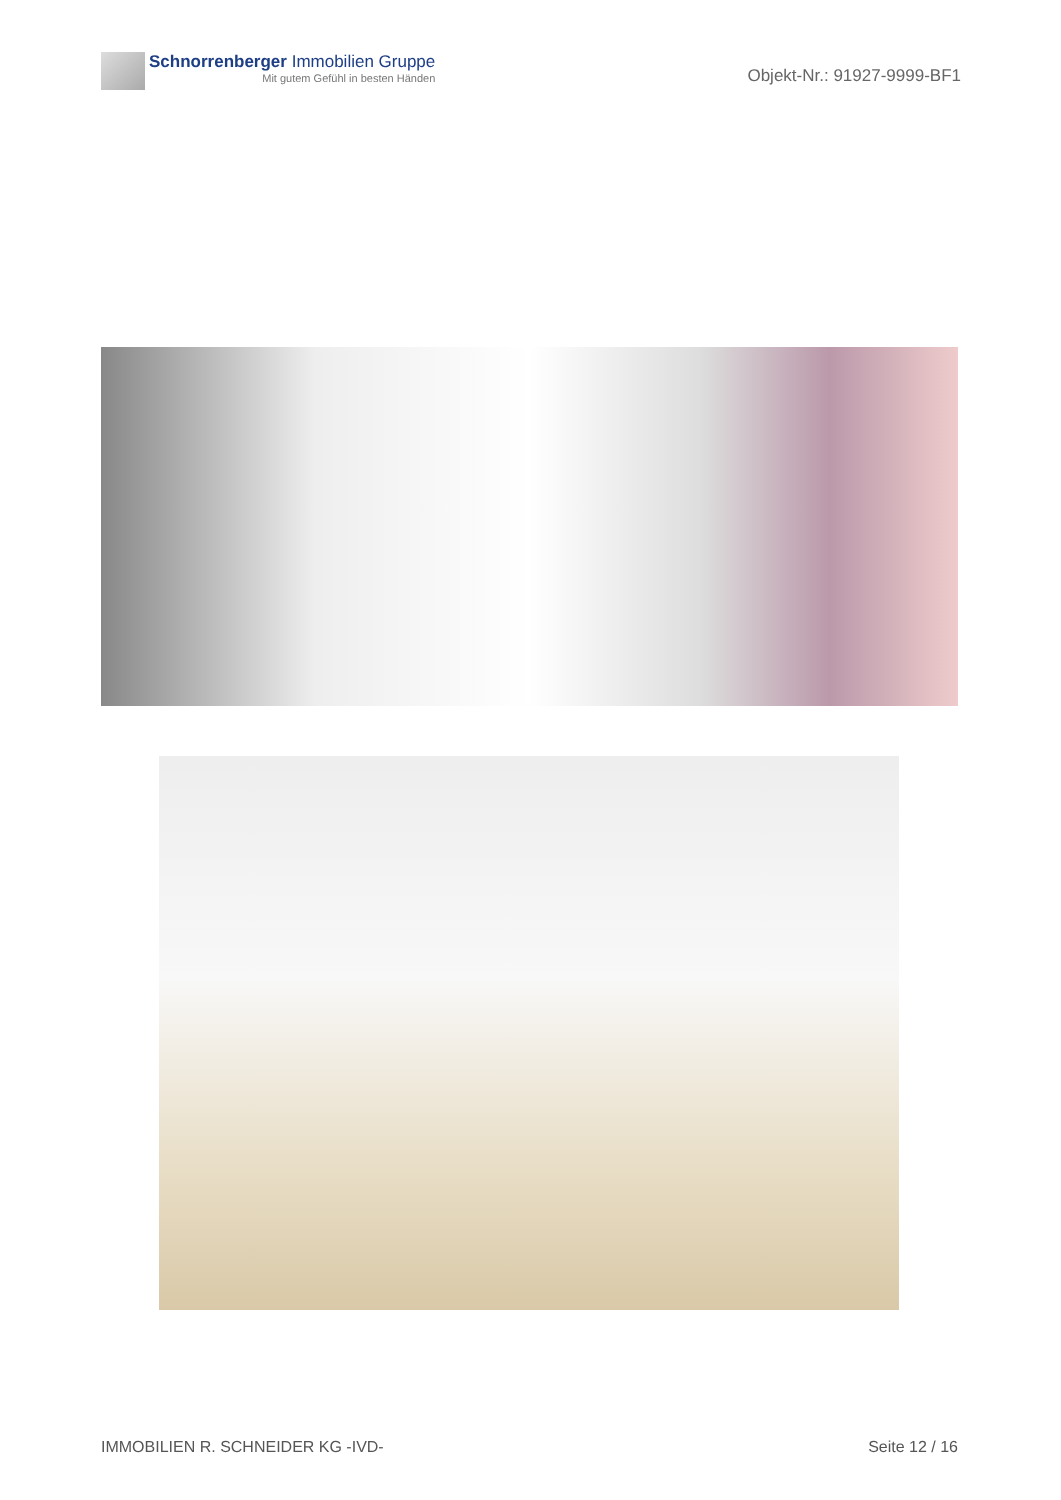Schnorrenberger Immobilien Gruppe
Mit gutem Gefühl in besten Händen
Objekt-Nr.: 91927-9999-BF1
IMMOBILIEN R. SCHNEIDER KG -IVD- Seite 12 / 16